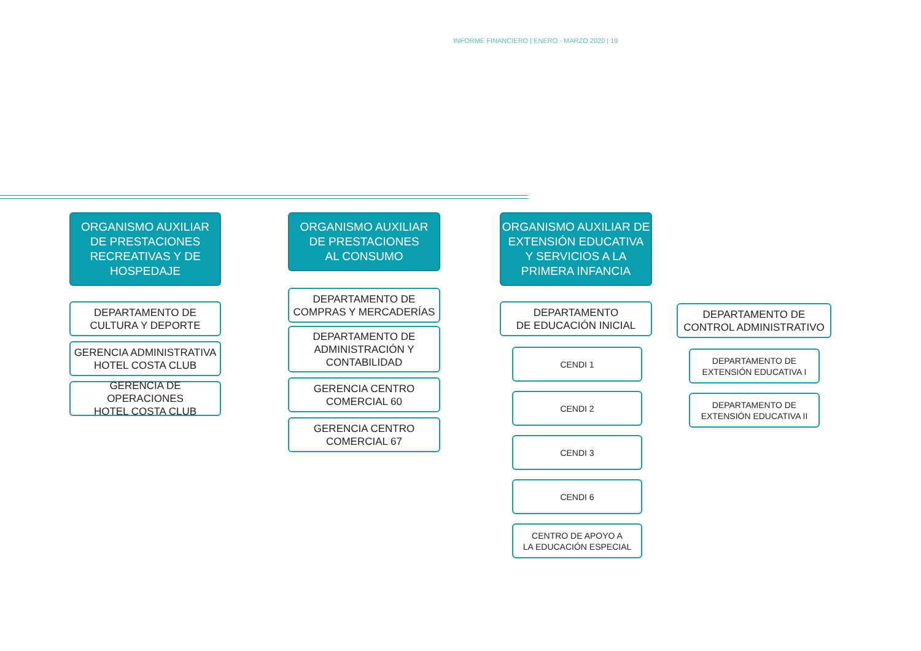INFORME FINANCIERO | ENERO - MARZO 2020 | 19
ORGANISMO AUXILIAR
DE PRESTACIONES
RECREATIVAS Y DE
HOSPEDAJE
DEPARTAMENTO DE
CULTURA Y DEPORTE
GERENCIA ADMINISTRATIVA
HOTEL COSTA CLUB
GERENCIA DE OPERACIONES
HOTEL COSTA CLUB
ORGANISMO AUXILIAR
DE PRESTACIONES
AL CONSUMO
DEPARTAMENTO DE
COMPRAS Y MERCADERÍAS
DEPARTAMENTO DE
ADMINISTRACIÓN Y
CONTABILIDAD
GERENCIA CENTRO
COMERCIAL 60
GERENCIA CENTRO
COMERCIAL 67
ORGANISMO AUXILIAR DE
EXTENSIÓN EDUCATIVA
Y SERVICIOS A LA
PRIMERA INFANCIA
DEPARTAMENTO
DE EDUCACIÓN INICIAL
CENDI 1
CENDI 2
CENDI 3
CENDI 6
CENTRO DE APOYO A
LA EDUCACIÓN ESPECIAL
DEPARTAMENTO DE
CONTROL ADMINISTRATIVO
DEPARTAMENTO DE
EXTENSIÓN EDUCATIVA I
DEPARTAMENTO DE
EXTENSIÓN EDUCATIVA II